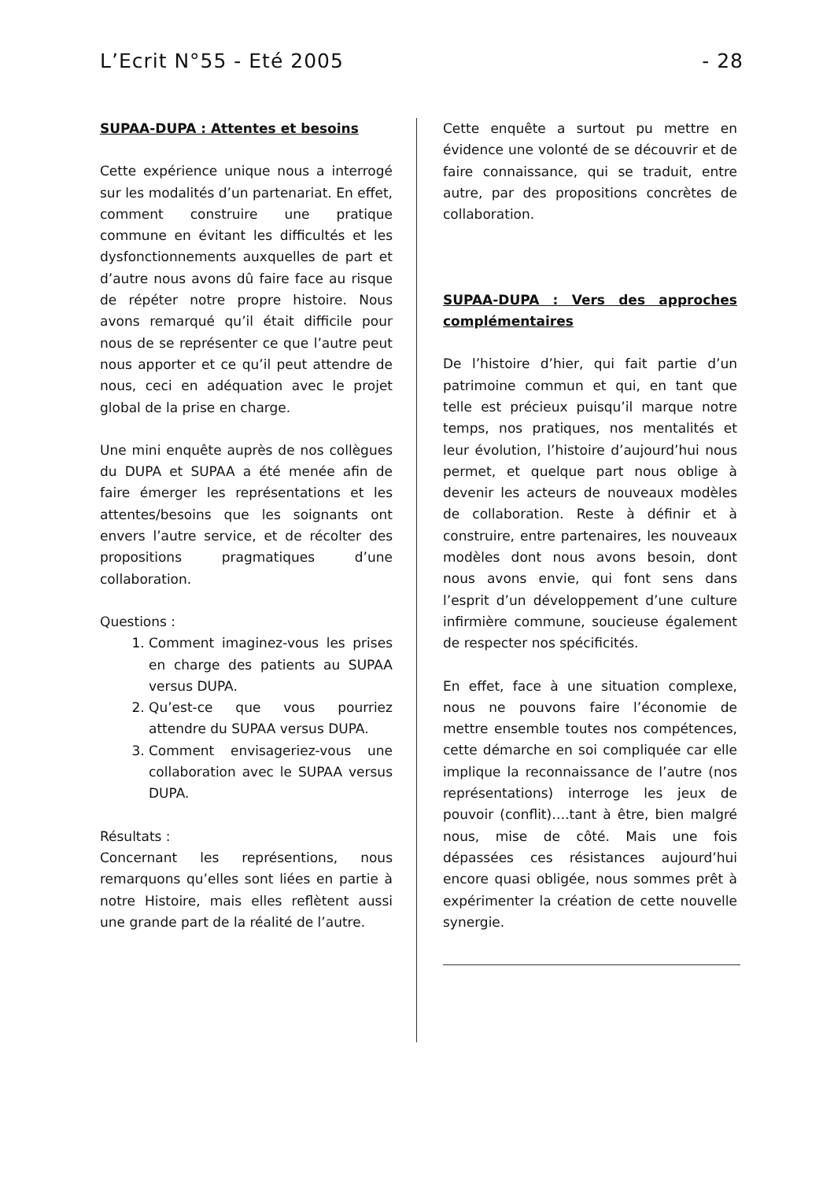L’Ecrit N°55 - Eté 2005 - 28
SUPAA-DUPA : Attentes et besoins
Cette expérience unique nous a interrogé sur les modalités d’un partenariat. En effet, comment construire une pratique commune en évitant les difficultés et les dysfonctionnements auxquelles de part et d’autre nous avons dû faire face au risque de répéter notre propre histoire. Nous avons remarqué qu’il était difficile pour nous de se représenter ce que l’autre peut nous apporter et ce qu’il peut attendre de nous, ceci en adéquation avec le projet global de la prise en charge.
Une mini enquête auprès de nos collègues du DUPA et SUPAA a été menée afin de faire émerger les représentations et les attentes/besoins que les soignants ont envers l’autre service, et de récolter des propositions pragmatiques d’une collaboration.
Questions :
1. Comment imaginez-vous les prises en charge des patients au SUPAA versus DUPA.
2. Qu’est-ce que vous pourriez attendre du SUPAA versus DUPA.
3. Comment envisageriez-vous une collaboration avec le SUPAA versus DUPA.
Résultats :
Concernant les représentions, nous remarquons qu’elles sont liées en partie à notre Histoire, mais elles reflètent aussi une grande part de la réalité de l’autre.
Cette enquête a surtout pu mettre en évidence une volonté de se découvrir et de faire connaissance, qui se traduit, entre autre, par des propositions concrètes de collaboration.
SUPAA-DUPA : Vers des approches complémentaires
De l’histoire d’hier, qui fait partie d’un patrimoine commun et qui, en tant que telle est précieux puisqu’il marque notre temps, nos pratiques, nos mentalités et leur évolution, l’histoire d’aujourd’hui nous permet, et quelque part nous oblige à devenir les acteurs de nouveaux modèles de collaboration. Reste à définir et à construire, entre partenaires, les nouveaux modèles dont nous avons besoin, dont nous avons envie, qui font sens dans l’esprit d’un développement d’une culture infirmière commune, soucieuse également de respecter nos spécificités.
En effet, face à une situation complexe, nous ne pouvons faire l’économie de mettre ensemble toutes nos compétences, cette démarche en soi compliquée car elle implique la reconnaissance de l’autre (nos représentations) interroge les jeux de pouvoir (conflit)….tant à être, bien malgré nous, mise de côté. Mais une fois dépassées ces résistances aujourd’hui encore quasi obligée, nous sommes prêt à expérimenter la création de cette nouvelle synergie.